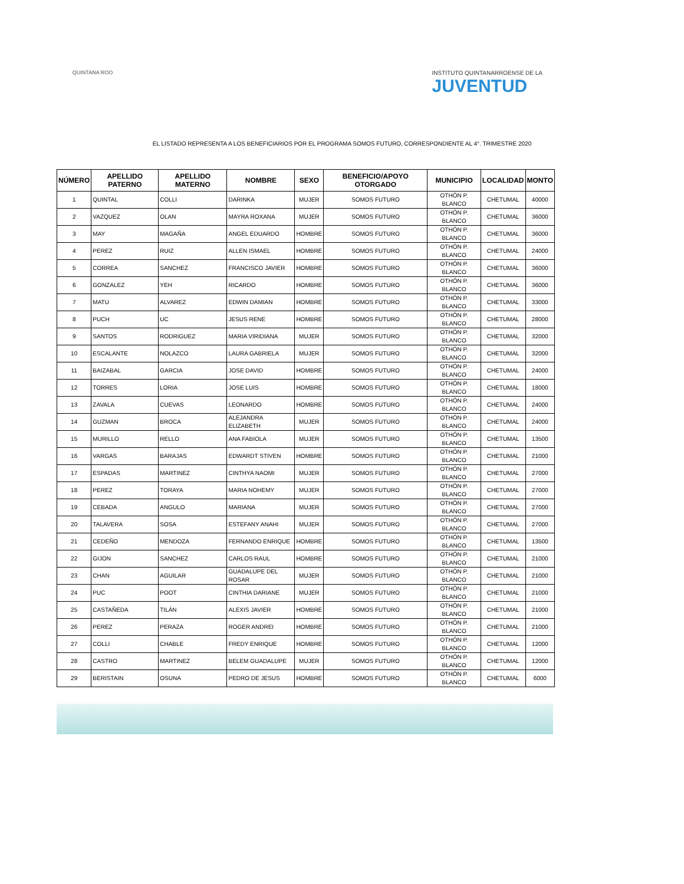QUINTANA ROO INSTITUTO QUINTANARROENSE DE LA
JUVENTUD
EL LISTADO REPRESENTA A LOS BENEFICIARIOS POR EL PROGRAMA SOMOS FUTURO, CORRESPONDIENTE AL 4°. TRIMESTRE 2020
| NÚMERO | APELLIDO PATERNO | APELLIDO MATERNO | NOMBRE | SEXO | BENEFICIO/APOYO OTORGADO | MUNICIPIO | LOCALIDAD | MONTO |
| --- | --- | --- | --- | --- | --- | --- | --- | --- |
| 1 | QUINTAL | COLLI | DARINKA | MUJER | SOMOS FUTURO | OTHÓN P. BLANCO | CHETUMAL | 40000 |
| 2 | VAZQUEZ | OLAN | MAYRA ROXANA | MUJER | SOMOS FUTURO | OTHÓN P. BLANCO | CHETUMAL | 36000 |
| 3 | MAY | MAGAÑA | ANGEL EDUARDO | HOMBRE | SOMOS FUTURO | OTHÓN P. BLANCO | CHETUMAL | 36000 |
| 4 | PEREZ | RUIZ | ALLEN ISMAEL | HOMBRE | SOMOS FUTURO | OTHÓN P. BLANCO | CHETUMAL | 24000 |
| 5 | CORREA | SANCHEZ | FRANCISCO JAVIER | HOMBRE | SOMOS FUTURO | OTHÓN P. BLANCO | CHETUMAL | 36000 |
| 6 | GONZALEZ | YEH | RICARDO | HOMBRE | SOMOS FUTURO | OTHÓN P. BLANCO | CHETUMAL | 36000 |
| 7 | MATU | ALVAREZ | EDWIN DAMIAN | HOMBRE | SOMOS FUTURO | OTHÓN P. BLANCO | CHETUMAL | 33000 |
| 8 | PUCH | UC | JESUS RENE | HOMBRE | SOMOS FUTURO | OTHÓN P. BLANCO | CHETUMAL | 28000 |
| 9 | SANTOS | RODRIGUEZ | MARIA VIRIDIANA | MUJER | SOMOS FUTURO | OTHÓN P. BLANCO | CHETUMAL | 32000 |
| 10 | ESCALANTE | NOLAZCO | LAURA GABRIELA | MUJER | SOMOS FUTURO | OTHÓN P. BLANCO | CHETUMAL | 32000 |
| 11 | BAIZABAL | GARCIA | JOSE DAVID | HOMBRE | SOMOS FUTURO | OTHÓN P. BLANCO | CHETUMAL | 24000 |
| 12 | TORRES | LORIA | JOSE LUIS | HOMBRE | SOMOS FUTURO | OTHÓN P. BLANCO | CHETUMAL | 18000 |
| 13 | ZAVALA | CUEVAS | LEONARDO | HOMBRE | SOMOS FUTURO | OTHÓN P. BLANCO | CHETUMAL | 24000 |
| 14 | GUZMAN | BROCA | ALEJANDRA ELIZABETH | MUJER | SOMOS FUTURO | OTHÓN P. BLANCO | CHETUMAL | 24000 |
| 15 | MURILLO | RELLO | ANA FABIOLA | MUJER | SOMOS FUTURO | OTHÓN P. BLANCO | CHETUMAL | 13500 |
| 16 | VARGAS | BARAJAS | EDWARDT STIVEN | HOMBRE | SOMOS FUTURO | OTHÓN P. BLANCO | CHETUMAL | 21000 |
| 17 | ESPADAS | MARTINEZ | CINTHYA NAOMI | MUJER | SOMOS FUTURO | OTHÓN P. BLANCO | CHETUMAL | 27000 |
| 18 | PEREZ | TORAYA | MARIA NOHEMY | MUJER | SOMOS FUTURO | OTHÓN P. BLANCO | CHETUMAL | 27000 |
| 19 | CEBADA | ANGULO | MARIANA | MUJER | SOMOS FUTURO | OTHÓN P. BLANCO | CHETUMAL | 27000 |
| 20 | TALAVERA | SOSA | ESTEFANY ANAHI | MUJER | SOMOS FUTURO | OTHÓN P. BLANCO | CHETUMAL | 27000 |
| 21 | CEDEÑO | MENDOZA | FERNANDO ENRIQUE | HOMBRE | SOMOS FUTURO | OTHÓN P. BLANCO | CHETUMAL | 13500 |
| 22 | GIJON | SANCHEZ | CARLOS RAUL | HOMBRE | SOMOS FUTURO | OTHÓN P. BLANCO | CHETUMAL | 21000 |
| 23 | CHAN | AGUILAR | GUADALUPE DEL ROSAR | MUJER | SOMOS FUTURO | OTHÓN P. BLANCO | CHETUMAL | 21000 |
| 24 | PUC | POOT | CINTHIA DARIANE | MUJER | SOMOS FUTURO | OTHÓN P. BLANCO | CHETUMAL | 21000 |
| 25 | CASTAÑEDA | TILÁN | ALEXIS JAVIER | HOMBRE | SOMOS FUTURO | OTHÓN P. BLANCO | CHETUMAL | 21000 |
| 26 | PEREZ | PERAZA | ROGER ANDREI | HOMBRE | SOMOS FUTURO | OTHÓN P. BLANCO | CHETUMAL | 21000 |
| 27 | COLLI | CHABLE | FREDY ENRIQUE | HOMBRE | SOMOS FUTURO | OTHÓN P. BLANCO | CHETUMAL | 12000 |
| 28 | CASTRO | MARTINEZ | BELEM GUADALUPE | MUJER | SOMOS FUTURO | OTHÓN P. BLANCO | CHETUMAL | 12000 |
| 29 | BERISTAIN | OSUNA | PEDRO DE JESUS | HOMBRE | SOMOS FUTURO | OTHÓN P. BLANCO | CHETUMAL | 6000 |